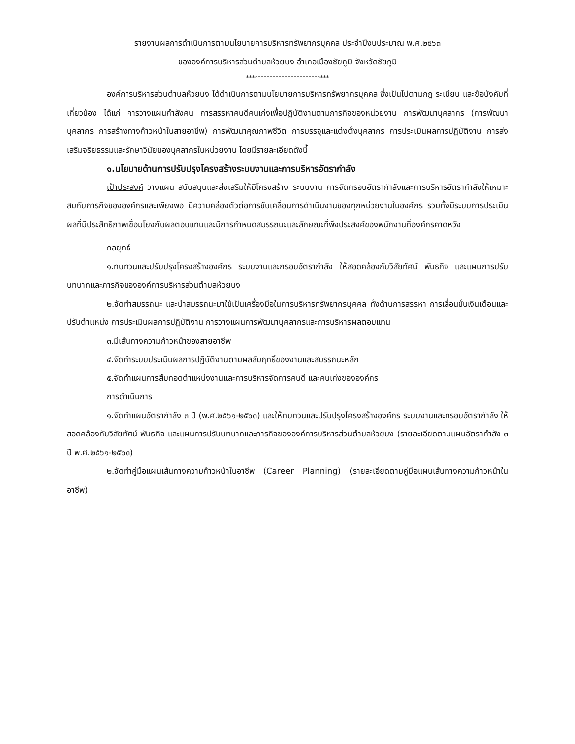รายงานผลการดำเนินการตามนโยบายการบริหารทรัพยากรบุคคล ประจำปีงบประมาณ พ.ศ.๒๕๖๓
ขององค์การบริหารส่วนตำบลห้วยบง อำเภอเมืองชัยภูมิ จังหวัดชัยภูมิ
****************************
องค์การบริหารส่วนตำบลห้วยบง ได้ดำเนินการตามนโยบายการบริหารทรัพยากรบุคคล ซึ่งเป็นไปตามกฎ ระเบียบ และข้อบังคับที่เกี่ยวข้อง ได้แก่ การวางแผนกำลังคน การสรรหาคนดีคนเก่งเพื่อปฏิบัติงานตามภารกิจของหน่วยงาน การพัฒนาบุคลากร (การพัฒนาบุคลากร การสร้างทางก้าวหน้าในสายอาชีพ) การพัฒนาคุณภาพชีวิต การบรรจุและแต่งตั้งบุคลากร การประเมินผลการปฏิบัติงาน การส่งเสริมจริยธรรมและรักษาวินัยของบุคลากรในหน่วยงาน โดยมีรายละเอียดดังนี้
๑.นโยบายด้านการปรับปรุงโครงสร้างระบบงานและการบริหารอัตรากำลัง
เป้าประสงค์ วางแผน สนับสนุนและส่งเสริมให้มีโครงสร้าง ระบบงาน การจัดกรอบอัตรากำลังและการบริหารอัตรากำลังให้เหมาะสมกับภารกิจขององค์กรและเพียงพอ มีความคล่องตัวต่อการขับเคลื่อนการดำเนินงานของทุกหน่วยงานในองค์กร รวมทั้งมีระบบการประเมินผลที่มีประสิทธิภาพเชื่อมโยงกับผลตอบแทนและมีการกำหนดสมรรถนะและลักษณะที่พึงประสงค์ของพนักงานที่องค์กรคาดหวัง
กลยุทธ์
๑.ทบทวนและปรับปรุงโครงสร้างองค์กร ระบบงานและกรอบอัตรากำลัง ให้สอดคล้องกับวิสัยทัศน์ พันธกิจ และแผนการปรับบทบาทและภารกิจขององค์การบริหารส่วนตำบลห้วยบง
๒.จัดทำสมรรถนะ และนำสมรรถนะมาใช้เป็นเครื่องมือในการบริหารทรัพยากรบุคคล ทั้งด้านการสรรหา การเลื่อนขั้นเงินเดือนและปรับตำแหน่ง การประเมินผลการปฏิบัติงาน การวางแผนการพัฒนาบุคลากรและการบริหารผลตอบแทน
๓.มีเส้นทางความก้าวหน้าของสายอาชีพ
๔.จัดทำระบบประเมินผลการปฏิบัติงานตามผลสัมฤทธิ์ของงานและสมรรถนะหลัก
๕.จัดทำแผนการสืบทอดตำแหน่งงานและการบริหารจัดการคนดี และคนเก่งขององค์กร
การดำเนินการ
๑.จัดทำแผนอัตรากำลัง ๓ ปี (พ.ศ.๒๕๖๑-๒๕๖๓) และให้ทบทวนและปรับปรุงโครงสร้างองค์กร ระบบงานและกรอบอัตรากำลัง ให้สอดคล้องกับวิสัยทัศน์ พันธกิจ และแผนการปรับบทบาทและภารกิจขององค์การบริหารส่วนตำบลห้วยบง (รายละเอียดตามแผนอัตรากำลัง ๓ ปี พ.ศ.๒๕๖๑-๒๕๖๓)
๒.จัดทำคู่มือแผนเส้นทางความก้าวหน้าในอาชีพ (Career Planning) (รายละเอียดตามคู่มือแผนเส้นทางความก้าวหน้าในอาชีพ)